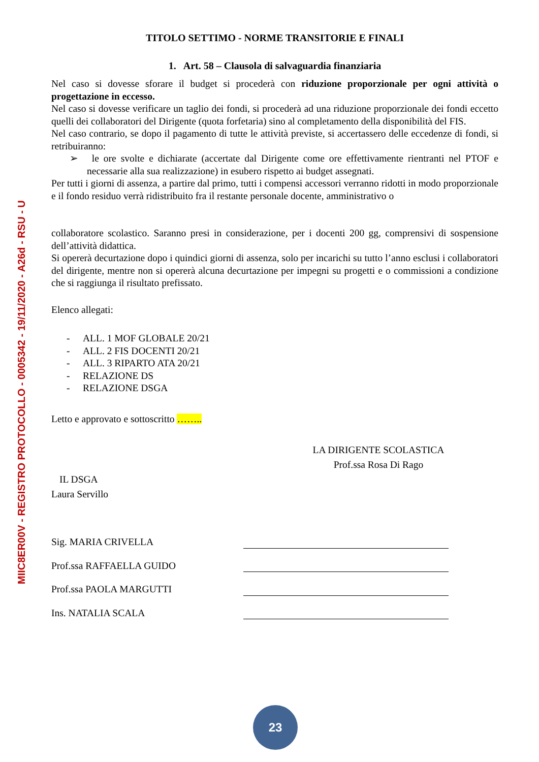MIIC8ER00V - REGISTRO PROTOCOLLO - 0005342 - 19/11/2020 - A26d - RSU - U
TITOLO SETTIMO - NORME TRANSITORIE E FINALI
1. Art. 58 – Clausola di salvaguardia finanziaria
Nel caso si dovesse sforare il budget si procederà con riduzione proporzionale per ogni attività o progettazione in eccesso.
Nel caso si dovesse verificare un taglio dei fondi, si procederà ad una riduzione proporzionale dei fondi eccetto quelli dei collaboratori del Dirigente (quota forfetaria) sino al completamento della disponibilità del FIS.
Nel caso contrario, se dopo il pagamento di tutte le attività previste, si accertassero delle eccedenze di fondi, si retribuiranno:
➢ le ore svolte e dichiarate (accertate dal Dirigente come ore effettivamente rientranti nel PTOF e necessarie alla sua realizzazione) in esubero rispetto ai budget assegnati.
Per tutti i giorni di assenza, a partire dal primo, tutti i compensi accessori verranno ridotti in modo proporzionale e il fondo residuo verrà ridistribuito fra il restante personale docente, amministrativo o
collaboratore scolastico. Saranno presi in considerazione, per i docenti 200 gg, comprensivi di sospensione dell’attività didattica.
Si opererà decurtazione dopo i quindici giorni di assenza, solo per incarichi su tutto l’anno esclusi i collaboratori del dirigente, mentre non si opererà alcuna decurtazione per impegni su progetti e o commissioni a condizione che si raggiunga il risultato prefissato.
Elenco allegati:
- ALL. 1 MOF GLOBALE 20/21
- ALL. 2 FIS DOCENTI 20/21
- ALL. 3 RIPARTO ATA 20/21
- RELAZIONE DS
- RELAZIONE DSGA
Letto e approvato e sottoscritto ……..
LA DIRIGENTE SCOLASTICA
Prof.ssa Rosa Di Rago
IL DSGA
Laura Servillo
Sig. MARIA CRIVELLA
Prof.ssa RAFFAELLA GUIDO
Prof.ssa PAOLA MARGUTTI
Ins. NATALIA SCALA
23